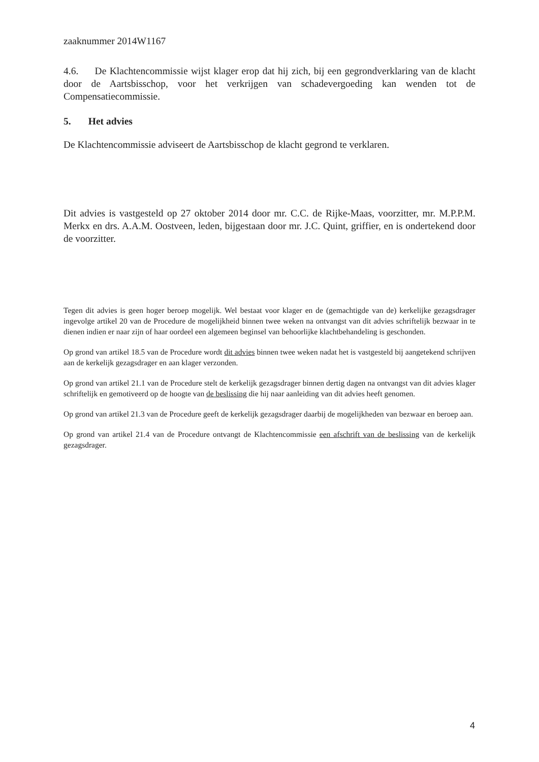zaaknummer 2014W1167
4.6. De Klachtencommissie wijst klager erop dat hij zich, bij een gegrondverklaring van de klacht door de Aartsbisschop, voor het verkrijgen van schadevergoeding kan wenden tot de Compensatiecommissie.
5. Het advies
De Klachtencommissie adviseert de Aartsbisschop de klacht gegrond te verklaren.
Dit advies is vastgesteld op 27 oktober 2014 door mr. C.C. de Rijke-Maas, voorzitter, mr. M.P.P.M. Merkx en drs. A.A.M. Oostveen, leden, bijgestaan door mr. J.C. Quint, griffier, en is ondertekend door de voorzitter.
Tegen dit advies is geen hoger beroep mogelijk. Wel bestaat voor klager en de (gemachtigde van de) kerkelijke gezagsdrager ingevolge artikel 20 van de Procedure de mogelijkheid binnen twee weken na ontvangst van dit advies schriftelijk bezwaar in te dienen indien er naar zijn of haar oordeel een algemeen beginsel van behoorlijke klachtbehandeling is geschonden.
Op grond van artikel 18.5 van de Procedure wordt dit advies binnen twee weken nadat het is vastgesteld bij aangetekend schrijven aan de kerkelijk gezagsdrager en aan klager verzonden.
Op grond van artikel 21.1 van de Procedure stelt de kerkelijk gezagsdrager binnen dertig dagen na ontvangst van dit advies klager schriftelijk en gemotiveerd op de hoogte van de beslissing die hij naar aanleiding van dit advies heeft genomen.
Op grond van artikel 21.3 van de Procedure geeft de kerkelijk gezagsdrager daarbij de mogelijkheden van bezwaar en beroep aan.
Op grond van artikel 21.4 van de Procedure ontvangt de Klachtencommissie een afschrift van de beslissing van de kerkelijk gezagsdrager.
4